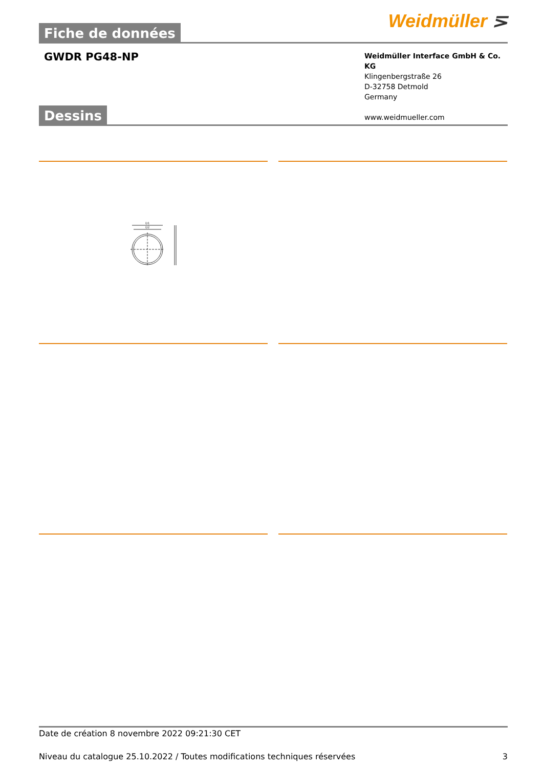Fiche de données
Weidmüller ⋝
GWDR PG48-NP
Weidmüller Interface GmbH & Co. KG
Klingenbergstraße 26
D-32758 Detmold
Germany
www.weidmueller.com
Dessins
D1
D2
Date de création 8 novembre 2022 09:21:30 CET
Niveau du catalogue 25.10.2022 / Toutes modifications techniques réservées 3